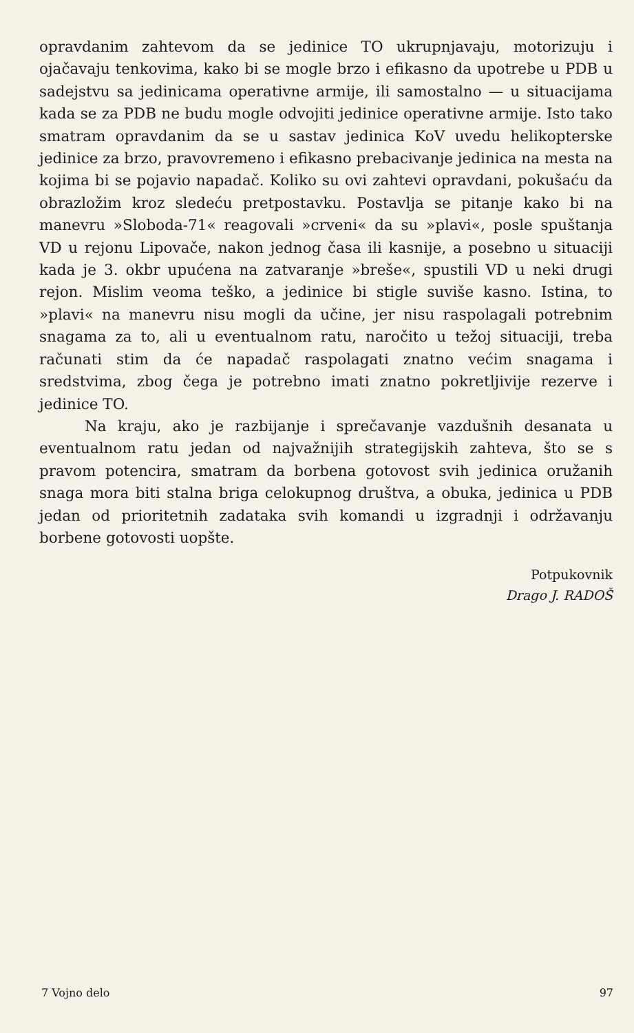opravdanim zahtevom da se jedinice TO ukrupnjavaju, motorizuju i ojačavaju tenkovima, kako bi se mogle brzo i efikasno da upotrebe u PDB u sadejstvu sa jedinicama operativne armije, ili samostalno — u situacijama kada se za PDB ne budu mogle odvojiti jedinice operativne armije. Isto tako smatram opravdanim da se u sastav jedinica KoV uvedu helikopterske jedinice za brzo, pravovremeno i efikasno prebacivanje jedinica na mesta na kojima bi se pojavio napadač. Koliko su ovi zahtevi opravdani, pokušaću da obrazložim kroz sledeću pretpostavku. Postavlja se pitanje kako bi na manevru »Sloboda-71« reagovali »crveni« da su »plavi«, posle spuštanja VD u rejonu Lipovače, nakon jednog časa ili kasnije, a posebno u situaciji kada je 3. okbr upućena na zatvaranje »breše«, spustili VD u neki drugi rejon. Mislim veoma teško, a jedinice bi stigle suviše kasno. Istina, to »plavi« na manevru nisu mogli da učine, jer nisu raspolagali potrebnim snagama za to, ali u eventualnom ratu, naročito u težoj situaciji, treba računati stim da će napadač raspolagati znatno većim snagama i sredstvima, zbog čega je potrebno imati znatno pokretljivije rezerve i jedinice TO.
Na kraju, ako je razbijanje i sprečavanje vazdušnih desanata u eventualnom ratu jedan od najvažnijih strategijskih zahteva, što se s pravom potencira, smatram da borbena gotovost svih jedinica oružanih snaga mora biti stalna briga celokupnog društva, a obuka, jedinica u PDB jedan od prioritetnih zadataka svih komandi u izgradnji i održavanju borbene gotovosti uopšte.
Potpukovnik
Drago J. RADOŠ
7 Vojno delo 97